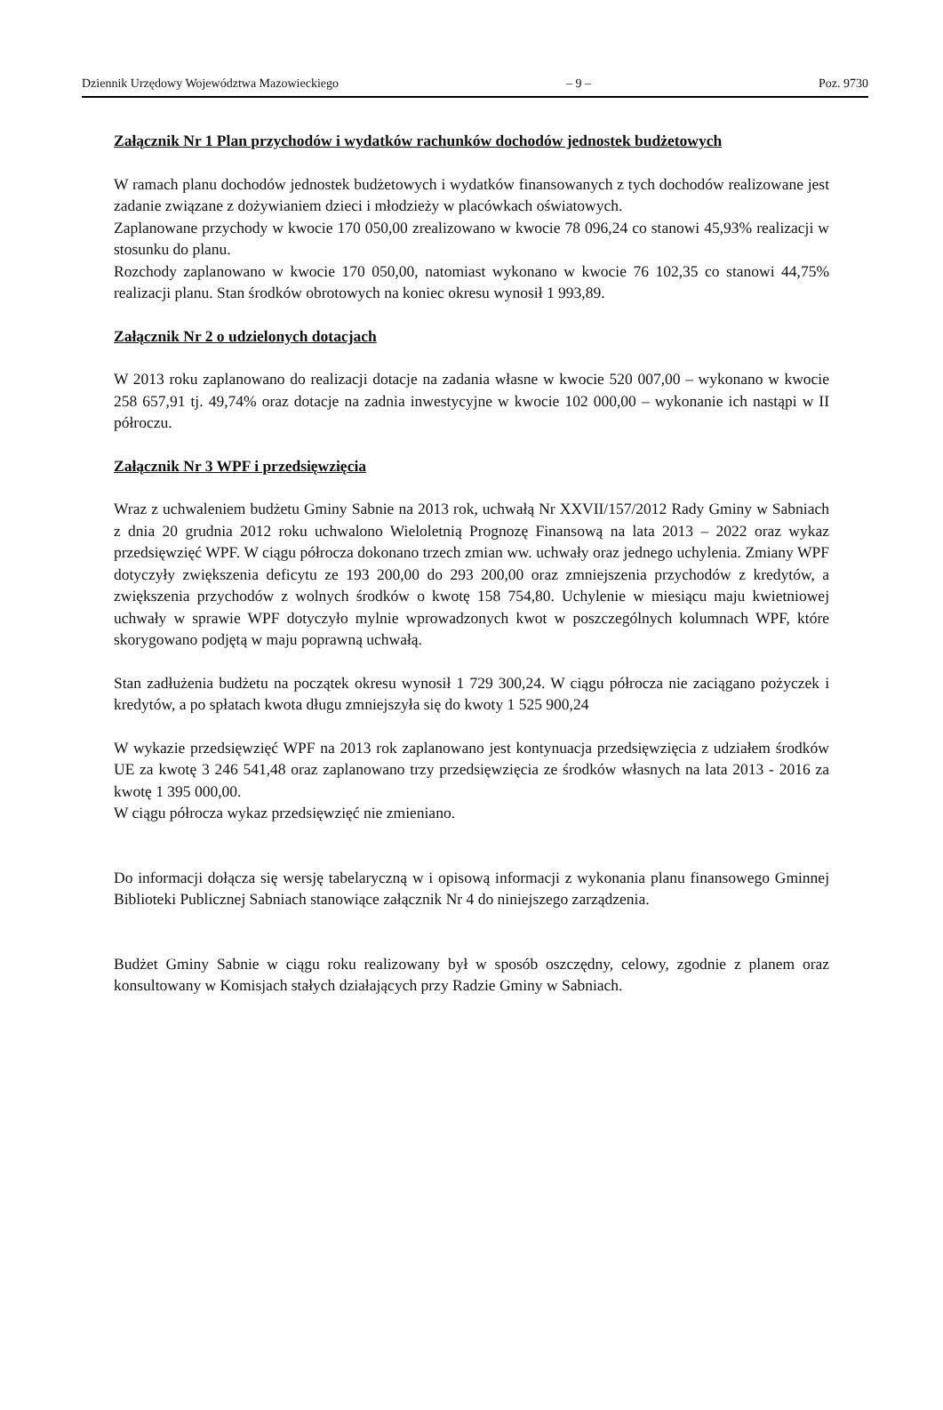Dziennik Urzędowy Województwa Mazowieckiego – 9 – Poz. 9730
Załącznik Nr 1 Plan przychodów i wydatków rachunków dochodów jednostek budżetowych
W ramach planu dochodów jednostek budżetowych i wydatków finansowanych z tych dochodów realizowane jest zadanie związane z dożywianiem dzieci i młodzieży w placówkach oświatowych.
Zaplanowane przychody w kwocie 170 050,00 zrealizowano w kwocie 78 096,24 co stanowi 45,93% realizacji w stosunku do planu.
Rozchody zaplanowano w kwocie 170 050,00, natomiast wykonano w kwocie 76 102,35 co stanowi 44,75% realizacji planu. Stan środków obrotowych na koniec okresu wynosił 1 993,89.
Załącznik Nr 2 o udzielonych dotacjach
W 2013 roku zaplanowano do realizacji dotacje na zadania własne w kwocie 520 007,00 – wykonano w kwocie 258 657,91 tj. 49,74% oraz dotacje na zadnia inwestycyjne w kwocie 102 000,00 – wykonanie ich nastąpi w II półroczu.
Załącznik Nr 3 WPF i przedsięwzięcia
Wraz z uchwaleniem budżetu Gminy Sabnie na 2013 rok, uchwałą Nr XXVII/157/2012 Rady Gminy w Sabniach z dnia 20 grudnia 2012 roku uchwalono Wieloletnią Prognozę Finansową na lata 2013 – 2022 oraz wykaz przedsięwzięć WPF. W ciągu półrocza dokonano trzech zmian ww. uchwały oraz jednego uchylenia. Zmiany WPF dotyczyły zwiększenia deficytu ze 193 200,00 do 293 200,00 oraz zmniejszenia przychodów z kredytów, a zwiększenia przychodów z wolnych środków o kwotę 158 754,80. Uchylenie w miesiącu maju kwietniowej uchwały w sprawie WPF dotyczyło mylnie wprowadzonych kwot w poszczególnych kolumnach WPF, które skorygowano podjętą w maju poprawną uchwałą.
Stan zadłużenia budżetu na początek okresu wynosił 1 729 300,24. W ciągu półrocza nie zaciągano pożyczek i kredytów, a po spłatach kwota długu zmniejszyła się do kwoty 1 525 900,24
W wykazie przedsięwzięć WPF na 2013 rok zaplanowano jest kontynuacja przedsięwzięcia z udziałem środków UE za kwotę 3 246 541,48 oraz zaplanowano trzy przedsięwzięcia ze środków własnych na lata 2013 - 2016 za kwotę 1 395 000,00.
W ciągu półrocza wykaz przedsięwzięć nie zmieniano.
Do informacji dołącza się wersję tabelaryczną w i opisową informacji z wykonania planu finansowego Gminnej Biblioteki Publicznej Sabniach stanowiące załącznik Nr 4 do niniejszego zarządzenia.
Budżet Gminy Sabnie w ciągu roku realizowany był w sposób oszczędny, celowy, zgodnie z planem oraz konsultowany w Komisjach stałych działających przy Radzie Gminy w Sabniach.